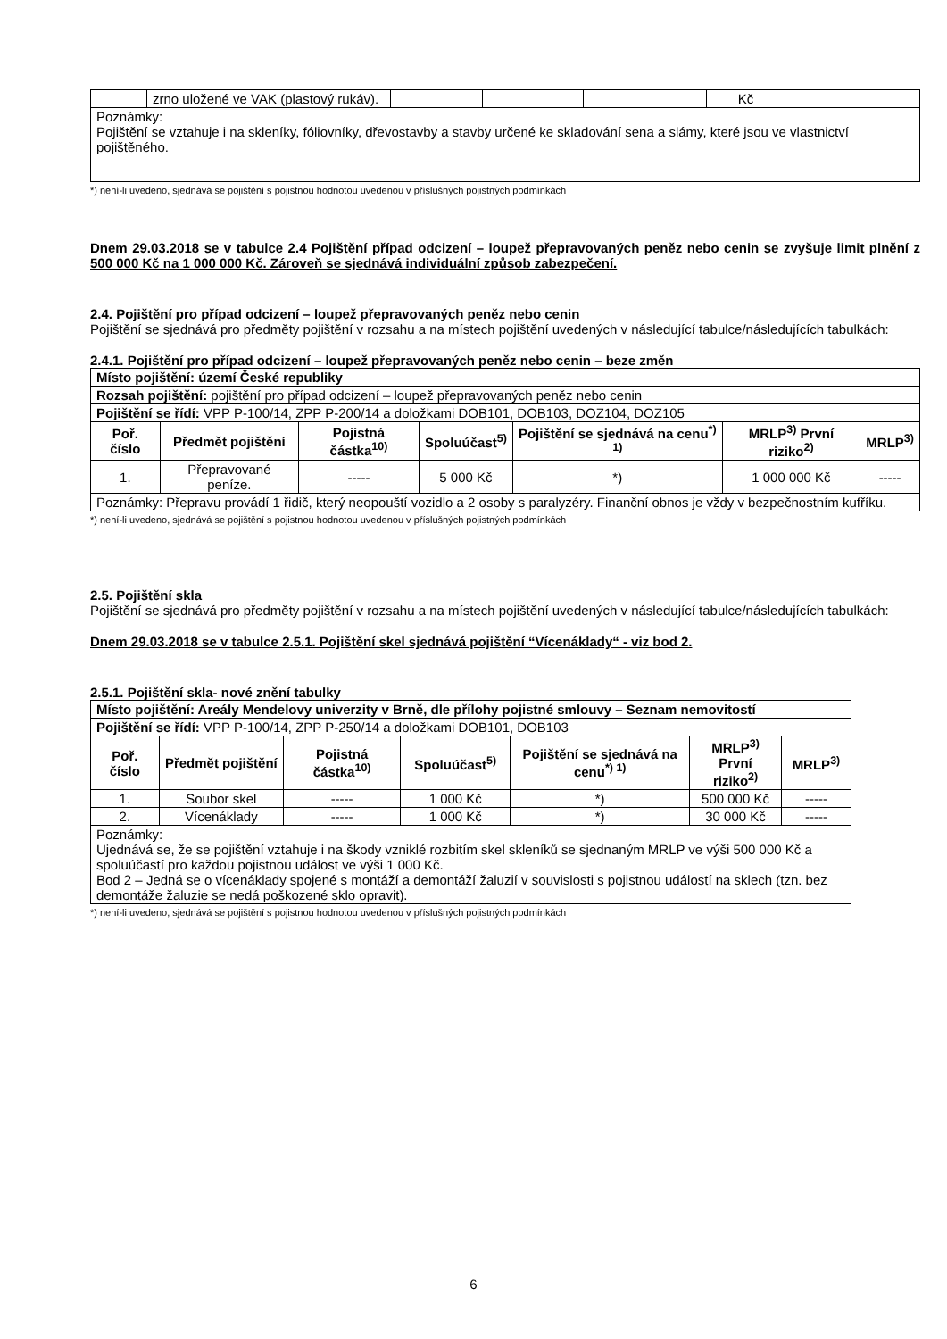| | zrno uložené ve VAK (plastový rukáv). | | | | Kč | |
| Poznámky: Pojištění se vztahuje i na skleníky, fóliovníky, dřevostavby a stavby určené ke skladování sena a slámy, které jsou ve vlastnictví pojištěného. | | | | | | |
*) není-li uvedeno, sjednává se pojištění s pojistnou hodnotou uvedenou v příslušných pojistných podmínkách
Dnem 29.03.2018 se v tabulce 2.4 Pojištění případ odcizení – loupež přepravovaných peněz nebo cenin se zvyšuje limit plnění z 500 000 Kč na 1 000 000 Kč. Zároveň se sjednává individuální způsob zabezpečení.
2.4. Pojištění pro případ odcizení – loupež přepravovaných peněz nebo cenin
Pojištění se sjednává pro předměty pojištění v rozsahu a na místech pojištění uvedených v následující tabulce/následujících tabulkách:
2.4.1. Pojištění pro případ odcizení – loupež přepravovaných peněz nebo cenin – beze změn
| Místo pojištění: území České republiky | | | | | | |
| Rozsah pojištění: pojištění pro případ odcizení – loupež přepravovaných peněz nebo cenin | | | | | | |
| Pojištění se řídí: VPP P-100/14, ZPP P-200/14 a doložkami DOB101, DOB103, DOZ104, DOZ105 | | | | | | |
| Poř. číslo | Předmět pojištění | Pojistná částka<sup>10)</sup> | Spoluúčast<sup>5)</sup> | Pojištění se sjednává na cenu<sup>*) 1)</sup> | MRLP<sup>3)</sup> První riziko<sup>2)</sup> | MRLP<sup>3)</sup> |
| 1. | Přepravované peníze. | ----- | 5 000 Kč | *) | 1 000 000 Kč | ----- |
| Poznámky: Přepravu provádí 1 řidič, který neopouští vozidlo a 2 osoby s paralyzéry. Finanční obnos je vždy v bezpečnostním kufříku. | | | | | | |
*) není-li uvedeno, sjednává se pojištění s pojistnou hodnotou uvedenou v příslušných pojistných podmínkách
2.5. Pojištění skla
Pojištění se sjednává pro předměty pojištění v rozsahu a na místech pojištění uvedených v následující tabulce/následujících tabulkách:
Dnem 29.03.2018 se v tabulce 2.5.1. Pojištění skel sjednává pojištění “Vícenáklady“ - viz bod 2.
2.5.1. Pojištění skla- nové znění tabulky
| Místo pojištění: Areály Mendelovy univerzity v Brně, dle přílohy pojistné smlouvy – Seznam nemovitostí | | | | | | |
| Pojištění se řídí: VPP P-100/14, ZPP P-250/14 a doložkami DOB101, DOB103 | | | | | | |
| Poř. číslo | Předmět pojištění | Pojistná částka<sup>10)</sup> | Spoluúčast<sup>5)</sup> | Pojištění se sjednává na cenu<sup>*) 1)</sup> | MRLP<sup>3)</sup> První riziko<sup>2)</sup> | MRLP<sup>3)</sup> |
| 1. | Soubor skel | ----- | 1 000 Kč | *) | 500 000 Kč | ----- |
| 2. | Vícenáklady | ----- | 1 000 Kč | *) | 30 000 Kč | ----- |
| Poznámky: Ujednává se, že se pojištění vztahuje i na škody vzniklé rozbitím skel skleníků se sjednaným MRLP ve výši 500 000 Kč a spoluúčastí pro každou pojistnou událost ve výši 1 000 Kč. Bod 2 – Jedná se o vícenáklady spojené s montáží a demontáží žaluzií v souvislosti s pojistnou událostí na sklech (tzn. bez demontáže žaluzie se nedá poškozené sklo opravit). | | | | | | |
*) není-li uvedeno, sjednává se pojištění s pojistnou hodnotou uvedenou v příslušných pojistných podmínkách
6